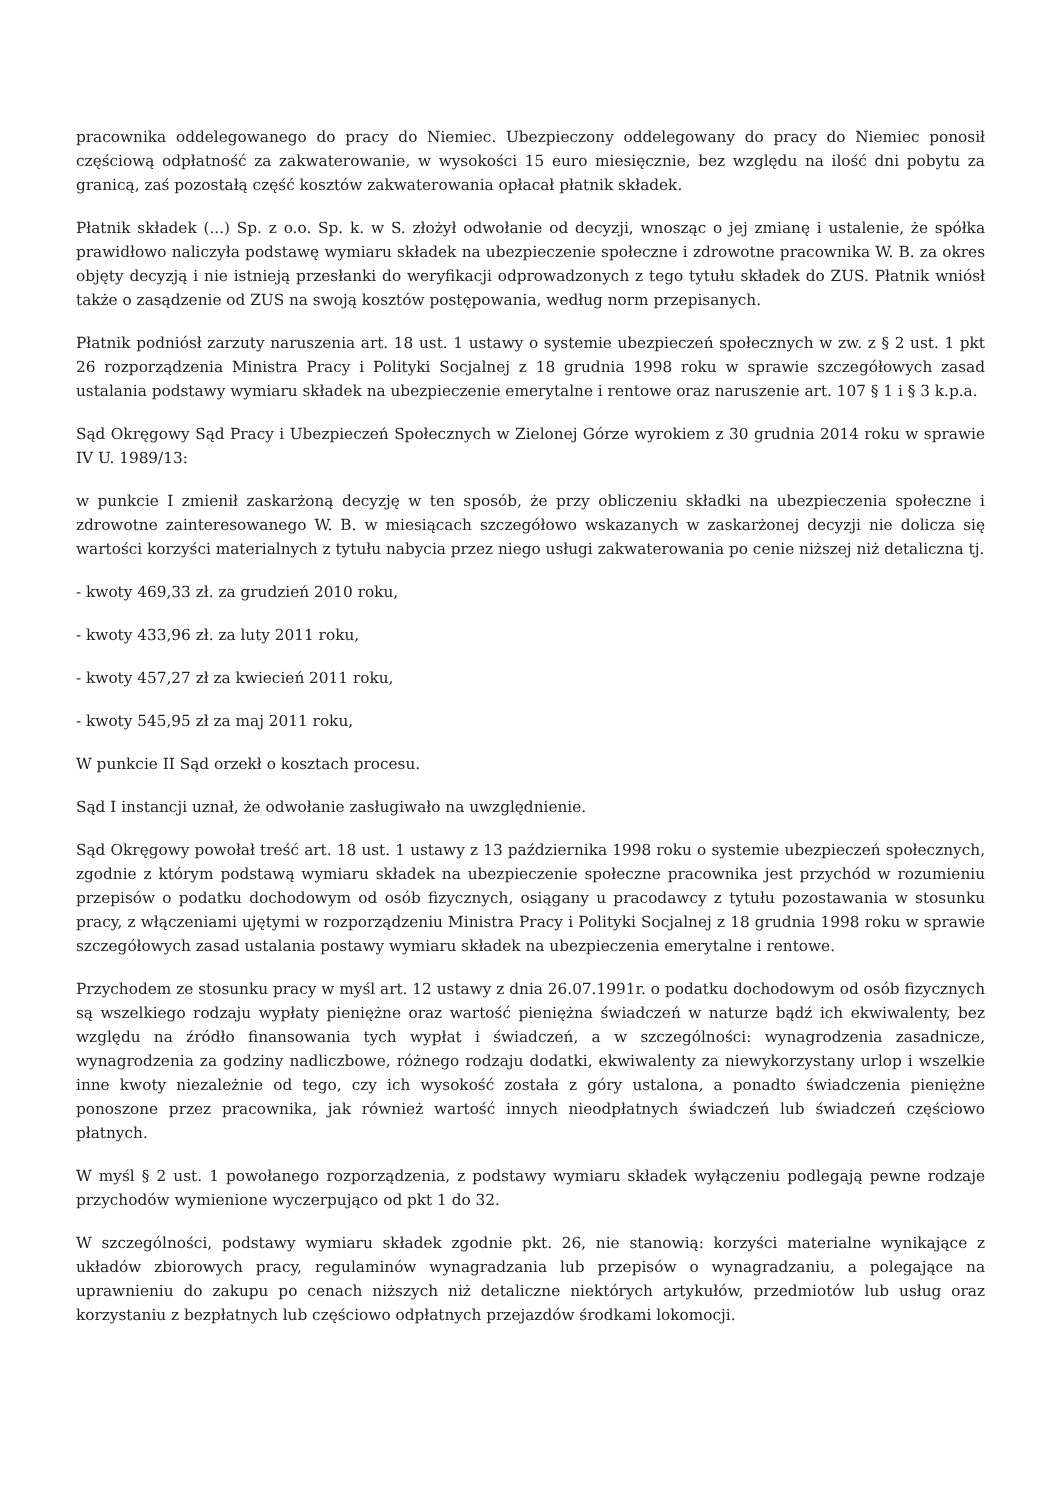pracownika oddelegowanego do pracy do Niemiec. Ubezpieczony oddelegowany do pracy do Niemiec ponosił częściową odpłatność za zakwaterowanie, w wysokości 15 euro miesięcznie, bez względu na ilość dni pobytu za granicą, zaś pozostałą część kosztów zakwaterowania opłacał płatnik składek.
Płatnik składek (...) Sp. z o.o. Sp. k. w S. złożył odwołanie od decyzji, wnosząc o jej zmianę i ustalenie, że spółka prawidłowo naliczyła podstawę wymiaru składek na ubezpieczenie społeczne i zdrowotne pracownika W. B. za okres objęty decyzją i nie istnieją przesłanki do weryfikacji odprowadzonych z tego tytułu składek do ZUS. Płatnik wniósł także o zasądzenie od ZUS na swoją kosztów postępowania, według norm przepisanych.
Płatnik podniósł zarzuty naruszenia art. 18 ust. 1 ustawy o systemie ubezpieczeń społecznych w zw. z § 2 ust. 1 pkt 26 rozporządzenia Ministra Pracy i Polityki Socjalnej z 18 grudnia 1998 roku w sprawie szczegółowych zasad ustalania podstawy wymiaru składek na ubezpieczenie emerytalne i rentowe oraz naruszenie art. 107 § 1 i § 3 k.p.a.
Sąd Okręgowy Sąd Pracy i Ubezpieczeń Społecznych w Zielonej Górze wyrokiem z 30 grudnia 2014 roku w sprawie IV U. 1989/13:
w punkcie I zmienił zaskarżoną decyzję w ten sposób, że przy obliczeniu składki na ubezpieczenia społeczne i zdrowotne zainteresowanego W. B. w miesiącach szczegółowo wskazanych w zaskarżonej decyzji nie dolicza się wartości korzyści materialnych z tytułu nabycia przez niego usługi zakwaterowania po cenie niższej niż detaliczna tj.
- kwoty 469,33 zł. za grudzień 2010 roku,
- kwoty 433,96 zł. za luty 2011 roku,
- kwoty 457,27 zł za kwiecień 2011 roku,
- kwoty 545,95 zł za maj 2011 roku,
W punkcie II Sąd orzekł o kosztach procesu.
Sąd I instancji uznał, że odwołanie zasługiwało na uwzględnienie.
Sąd Okręgowy powołał treść art. 18 ust. 1 ustawy z 13 października 1998 roku o systemie ubezpieczeń społecznych, zgodnie z którym podstawą wymiaru składek na ubezpieczenie społeczne pracownika jest przychód w rozumieniu przepisów o podatku dochodowym od osób fizycznych, osiągany u pracodawcy z tytułu pozostawania w stosunku pracy, z włączeniami ujętymi w rozporządzeniu Ministra Pracy i Polityki Socjalnej z 18 grudnia 1998 roku w sprawie szczegółowych zasad ustalania postawy wymiaru składek na ubezpieczenia emerytalne i rentowe.
Przychodem ze stosunku pracy w myśl art. 12 ustawy z dnia 26.07.1991r. o podatku dochodowym od osób fizycznych są wszelkiego rodzaju wypłaty pieniężne oraz wartość pieniężna świadczeń w naturze bądź ich ekwiwalenty, bez względu na źródło finansowania tych wypłat i świadczeń, a w szczególności: wynagrodzenia zasadnicze, wynagrodzenia za godziny nadliczbowe, różnego rodzaju dodatki, ekwiwalenty za niewykorzystany urlop i wszelkie inne kwoty niezależnie od tego, czy ich wysokość została z góry ustalona, a ponadto świadczenia pieniężne ponoszone przez pracownika, jak również wartość innych nieodpłatnych świadczeń lub świadczeń częściowo płatnych.
W myśl § 2 ust. 1 powołanego rozporządzenia, z podstawy wymiaru składek wyłączeniu podlegają pewne rodzaje przychodów wymienione wyczerpująco od pkt 1 do 32.
W szczególności, podstawy wymiaru składek zgodnie pkt. 26, nie stanowią: korzyści materialne wynikające z układów zbiorowych pracy, regulaminów wynagradzania lub przepisów o wynagradzaniu, a polegające na uprawnieniu do zakupu po cenach niższych niż detaliczne niektórych artykułów, przedmiotów lub usług oraz korzystaniu z bezpłatnych lub częściowo odpłatnych przejazdów środkami lokomocji.